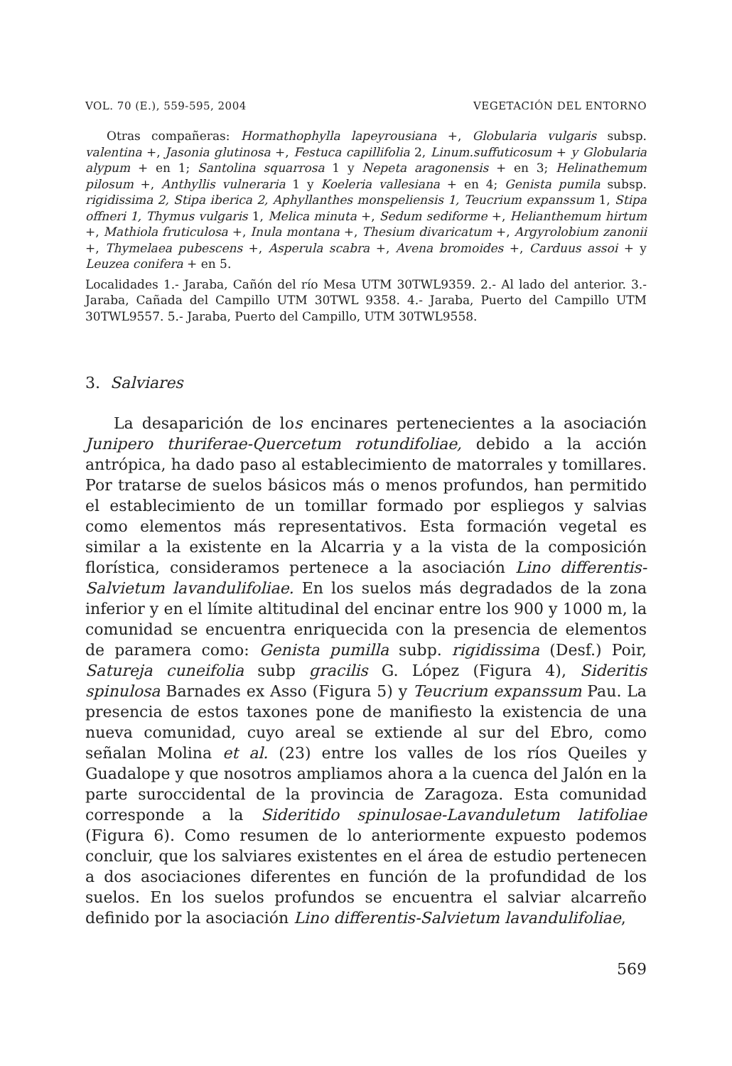VOL. 70 (E.), 559-595, 2004 VEGETACIÓN DEL ENTORNO
Otras compañeras: Hormathophylla lapeyrousiana +, Globularia vulgaris subsp. valentina +, Jasonia glutinosa +, Festuca capillifolia 2, Linum.suffuticosum + y Globularia alypum + en 1; Santolina squarrosa 1 y Nepeta aragonensis + en 3; Helinathemum pilosum +, Anthyllis vulneraria 1 y Koeleria vallesiana + en 4; Genista pumila subsp. rigidissima 2, Stipa iberica 2, Aphyllanthes monspeliensis 1, Teucrium expanssum 1, Stipa offneri 1, Thymus vulgaris 1, Melica minuta +, Sedum sediforme +, Helianthemum hirtum +, Mathiola fruticulosa +, Inula montana +, Thesium divaricatum +, Argyrolobium zanonii +, Thymelaea pubescens +, Asperula scabra +, Avena bromoides +, Carduus assoi + y Leuzea conifera + en 5.
Localidades 1.- Jaraba, Cañón del río Mesa UTM 30TWL9359. 2.- Al lado del anterior. 3.- Jaraba, Cañada del Campillo UTM 30TWL 9358. 4.- Jaraba, Puerto del Campillo UTM 30TWL9557. 5.- Jaraba, Puerto del Campillo, UTM 30TWL9558.
3. Salviares
La desaparición de los encinares pertenecientes a la asociación Junipero thuriferae-Quercetum rotundifoliae, debido a la acción antrópica, ha dado paso al establecimiento de matorrales y tomillares. Por tratarse de suelos básicos más o menos profundos, han permitido el establecimiento de un tomillar formado por espliegos y salvias como elementos más representativos. Esta formación vegetal es similar a la existente en la Alcarria y a la vista de la composición florística, consideramos pertenece a la asociación Lino differentis-Salvietum lavandulifoliae. En los suelos más degradados de la zona inferior y en el límite altitudinal del encinar entre los 900 y 1000 m, la comunidad se encuentra enriquecida con la presencia de elementos de paramera como: Genista pumilla subp. rigidissima (Desf.) Poir, Satureja cuneifolia subp gracilis G. López (Figura 4), Sideritis spinulosa Barnades ex Asso (Figura 5) y Teucrium expanssum Pau. La presencia de estos taxones pone de manifiesto la existencia de una nueva comunidad, cuyo areal se extiende al sur del Ebro, como señalan Molina et al. (23) entre los valles de los ríos Queiles y Guadalope y que nosotros ampliamos ahora a la cuenca del Jalón en la parte suroccidental de la provincia de Zaragoza. Esta comunidad corresponde a la Sideritido spinulosae-Lavanduletum latifoliae (Figura 6). Como resumen de lo anteriormente expuesto podemos concluir, que los salviares existentes en el área de estudio pertenecen a dos asociaciones diferentes en función de la profundidad de los suelos. En los suelos profundos se encuentra el salviar alcarreño definido por la asociación Lino differentis-Salvietum lavandulifoliae,
569